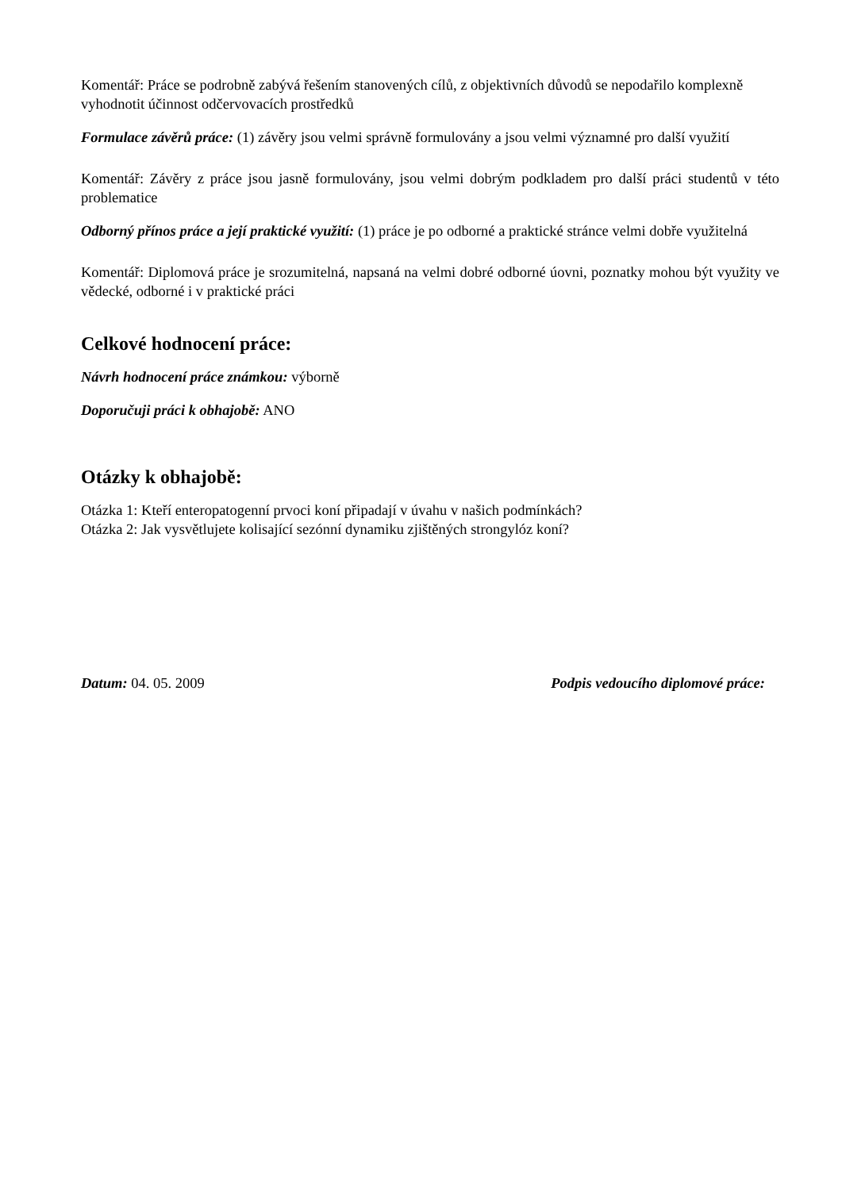Komentář: Práce se podrobně zabývá řešením stanovených cílů, z objektivních důvodů se nepodařilo komplexně vyhodnotit účinnost odčervovacích prostředků
Formulace závěrů práce: (1) závěry jsou velmi správně formulovány a jsou velmi významné pro další využití
Komentář: Závěry z práce jsou jasně formulovány, jsou velmi dobrým podkladem pro další práci studentů v této problematice
Odborný přínos práce a její praktické využití: (1) práce je po odborné a praktické stránce velmi dobře využitelná
Komentář: Diplomová práce je srozumitelná, napsaná na velmi dobré odborné úovni, poznatky mohou být využity ve vědecké, odborné i v praktické práci
Celkové hodnocení práce:
Návrh hodnocení práce známkou: výborně
Doporučuji práci k obhajobě: ANO
Otázky k obhajobě:
Otázka 1: Kteří enteropatogenní prvoci koní připadají v úvahu v našich podmínkách?
Otázka 2: Jak vysvětlujete kolisající sezónní dynamiku zjištěných strongylóz koní?
Datum: 04. 05. 2009 Podpis vedoucího diplomové práce: